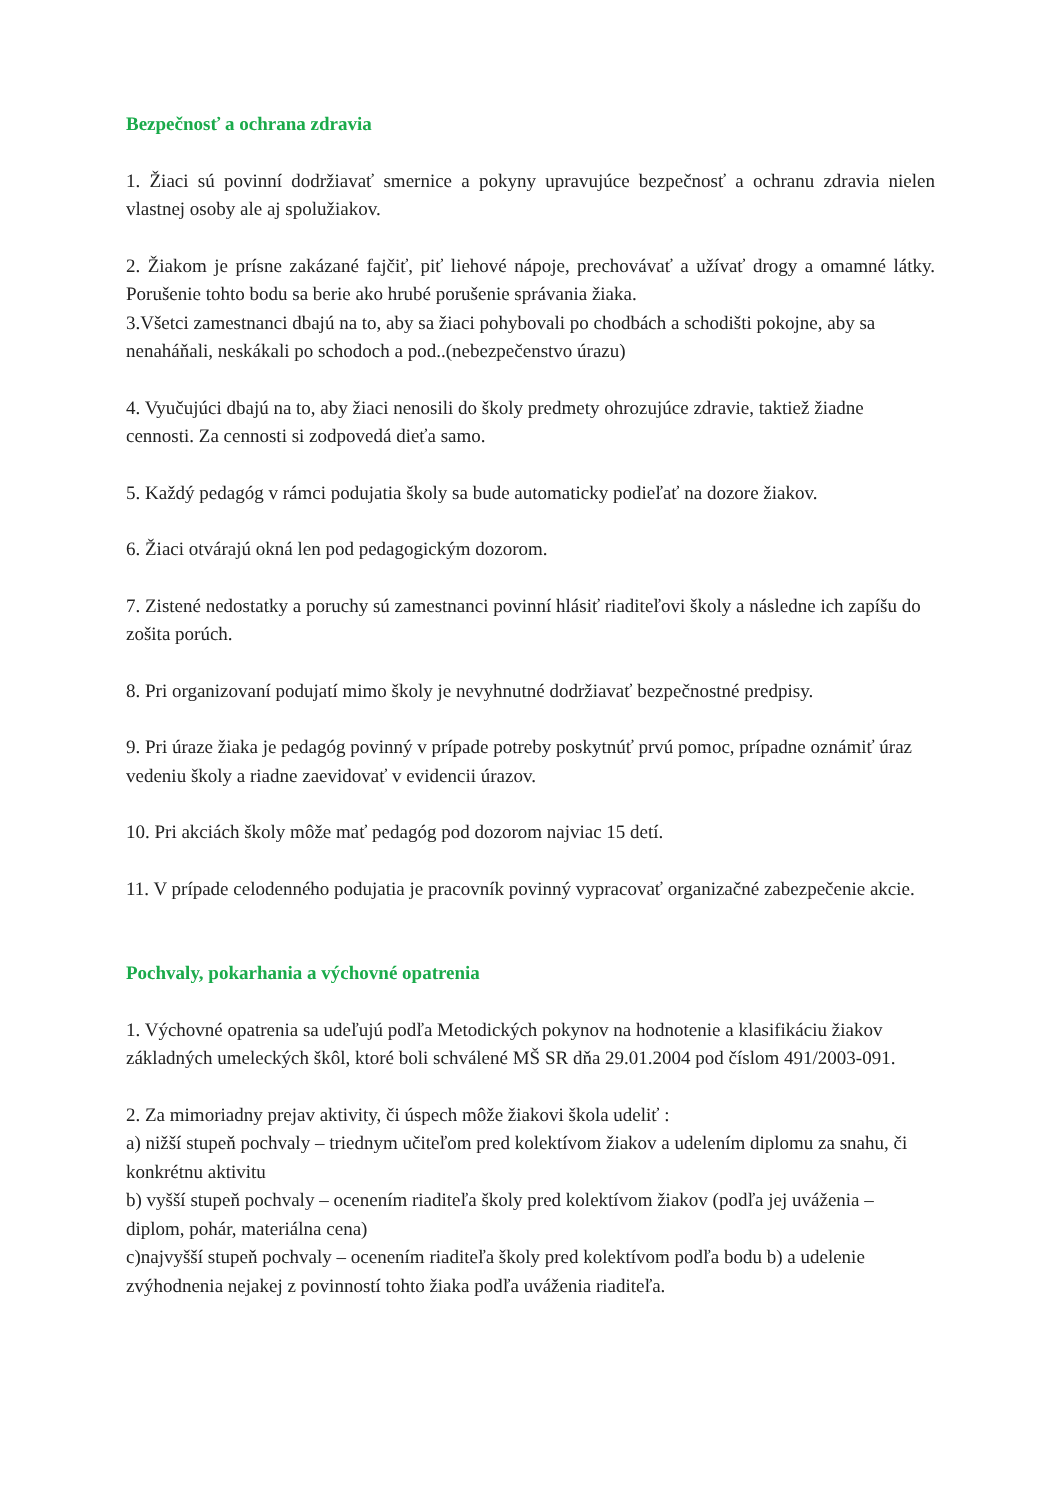Bezpečnosť a ochrana zdravia
1. Žiaci sú povinní dodržiavať smernice a pokyny upravujúce bezpečnosť a ochranu zdravia nielen vlastnej osoby ale aj spolužiakov.
2. Žiakom je prísne zakázané fajčiť, piť liehové nápoje, prechovávať a užívať drogy a omamné látky. Porušenie tohto bodu sa berie ako hrubé porušenie správania žiaka.
3.Všetci zamestnanci dbajú na to, aby sa žiaci pohybovali po chodbách a schodišti pokojne, aby sa nenaháňali, neskákali po schodoch a pod..(nebezpečenstvo úrazu)
4. Vyučujúci dbajú na to, aby žiaci nenosili do školy predmety ohrozujúce zdravie, taktiež žiadne cennosti. Za cennosti si zodpovedá dieťa samo.
5. Každý pedagóg v rámci podujatia školy sa bude automaticky podieľať na dozore žiakov.
6. Žiaci otvárajú okná len pod pedagogickým dozorom.
7. Zistené nedostatky a poruchy sú zamestnanci povinní hlásiť riaditeľovi školy a následne ich zapíšu do zošita porúch.
8. Pri organizovaní podujatí mimo školy je nevyhnutné dodržiavať bezpečnostné predpisy.
9. Pri úraze žiaka je pedagóg povinný v prípade potreby poskytnúť prvú pomoc, prípadne oznámiť úraz vedeniu školy a riadne zaevidovať v evidencii úrazov.
10. Pri akciách školy môže mať pedagóg pod dozorom najviac 15 detí.
11. V prípade celodenného podujatia je pracovník povinný vypracovať organizačné zabezpečenie akcie.
Pochvaly, pokarhania a výchovné opatrenia
1. Výchovné opatrenia sa udeľujú podľa Metodických pokynov na hodnotenie a klasifikáciu žiakov základných umeleckých škôl, ktoré boli schválené MŠ SR dňa 29.01.2004 pod číslom 491/2003-091.
2. Za mimoriadny prejav aktivity, či úspech môže žiakovi škola udeliť :
a) nižší stupeň pochvaly – triednym učiteľom pred kolektívom žiakov a udelením diplomu za snahu, či konkrétnu aktivitu
b) vyšší stupeň pochvaly – ocenením riaditeľa školy pred kolektívom žiakov (podľa jej uváženia – diplom, pohár, materiálna cena)
c)najvyšší stupeň pochvaly – ocenením riaditeľa školy pred kolektívom podľa bodu b) a udelenie zvýhodnenia nejakej z povinností tohto žiaka podľa uváženia riaditeľa.